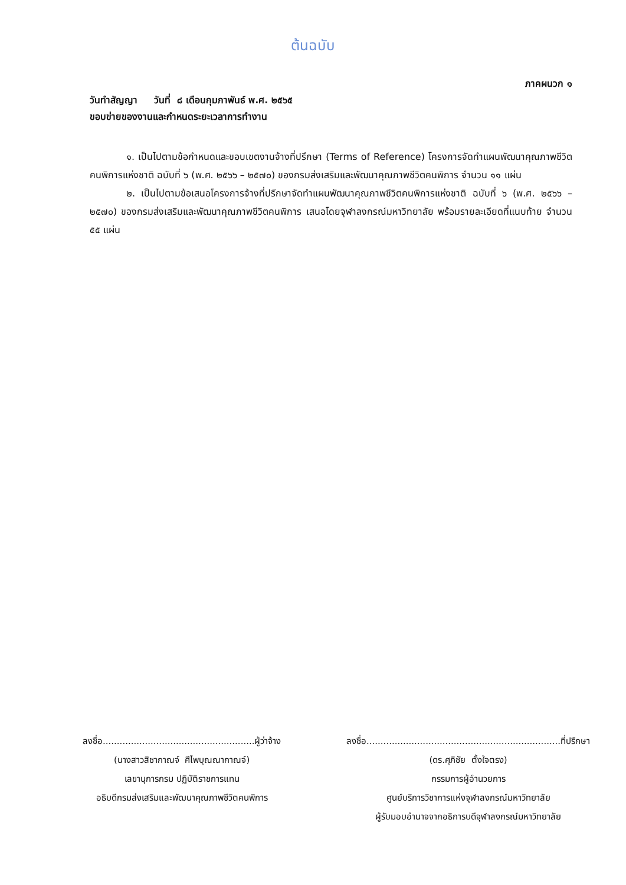ต้นฉบับ
ภาคผนวก ๑
วันทำสัญญา วันที่ ๘ เดือนกุมภาพันธ์ พ.ศ. ๒๕๖๕
ขอบข่ายของงานและกำหนดระยะเวลาการทำงาน
๑. เป็นไปตามข้อกำหนดและขอบเขตงานจ้างที่ปรึกษา (Terms of Reference) โครงการจัดทำแผนพัฒนาคุณภาพชีวิตคนพิการแห่งชาติ ฉบับที่ ๖ (พ.ศ. ๒๕๖๖ – ๒๕๗๐) ของกรมส่งเสริมและพัฒนาคุณภาพชีวิตคนพิการ จำนวน ๑๑ แผ่น
๒. เป็นไปตามข้อเสนอโครงการจ้างที่ปรึกษาจัดทำแผนพัฒนาคุณภาพชีวิตคนพิการแห่งชาติ ฉบับที่ ๖ (พ.ศ. ๒๕๖๖ – ๒๕๗๐) ของกรมส่งเสริมและพัฒนาคุณภาพชีวิตคนพิการ เสนอโดยจุฬาลงกรณ์มหาวิทยาลัย พร้อมรายละเอียดที่แนบท้าย จำนวน ๕๕ แผ่น
ลงชื่อ......................................................ผู้ว่าจ้าง
(นางสาวสิชากาณจ์ ศีไพบุณณากาณจ์)
เลขานุการกรม ปฏิบัติราชการแทน
อธิบดีกรมส่งเสริมและพัฒนาคุณภาพชีวิตคนพิการ
ลงชื่อ.....................................................................ที่ปรึกษา
(ดร.ศุภิชัย ตั้งใจตรง)
กรรมการผู้อำนวยการ
ศูนย์บริการวิชาการแห่งจุฬาลงกรณ์มหาวิทยาลัย
ผู้รับมอบอำนาจจากอธิการบดีจุฬาลงกรณ์มหาวิทยาลัย